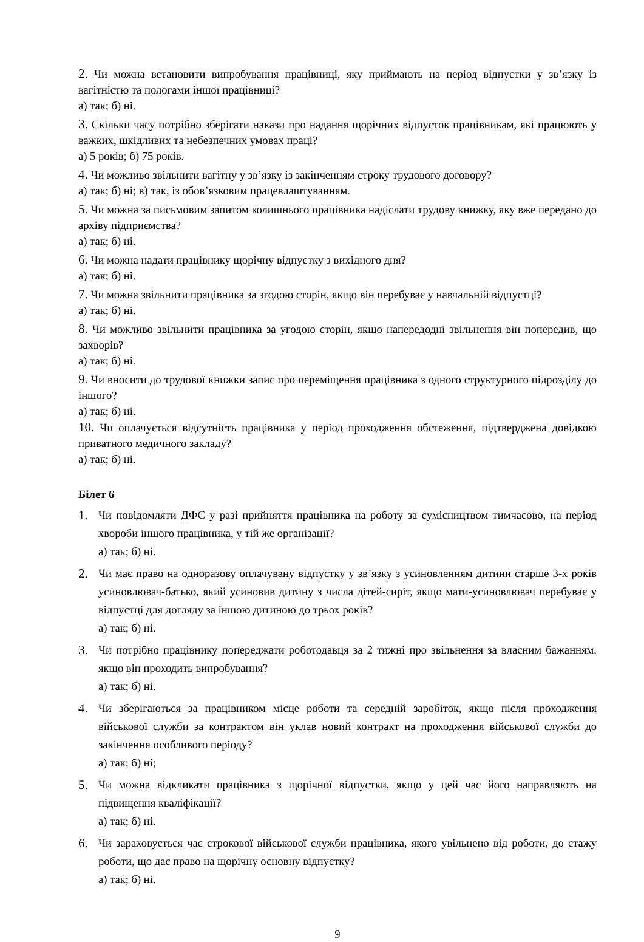2. Чи можна встановити випробування працівниці, яку приймають на період відпустки у зв’язку із вагітністю та пологами іншої працівниці?
а) так; б) ні.
3. Скільки часу потрібно зберігати накази про надання щорічних відпусток працівникам, які працюють у важких, шкідливих та небезпечних умовах праці?
а) 5 років; б) 75 років.
4. Чи можливо звільнити вагітну у зв’язку із закінченням строку трудового договору?
а) так; б) ні; в) так, із обов’язковим працевлаштуванням.
5. Чи можна за письмовим запитом колишнього працівника надіслати трудову книжку, яку вже передано до архіву підприємства?
а) так; б) ні.
6. Чи можна надати працівнику щорічну відпустку з вихідного дня?
а) так; б) ні.
7. Чи можна звільнити працівника за згодою сторін, якщо він перебуває у навчальній відпустці?
а) так; б) ні.
8. Чи можливо звільнити працівника за угодою сторін, якщо напередодні звільнення він попередив, що захворів?
а) так; б) ні.
9. Чи вносити до трудової книжки запис про переміщення працівника з одного структурного підрозділу до іншого?
а) так; б) ні.
10. Чи оплачується відсутність працівника у період проходження обстеження, підтверджена довідкою приватного медичного закладу?
а) так; б) ні.
Білет 6
1. Чи повідомляти ДФС у разі прийняття працівника на роботу за сумісництвом тимчасово, на період хвороби іншого працівника, у тій же організації?
а) так; б) ні.
2. Чи має право на одноразову оплачувану відпустку у зв’язку з усиновленням дитини старше 3-х років усиновлювач-батько, який усиновив дитину з числа дітей-сиріт, якщо мати-усиновлювач перебуває у відпустці для догляду за іншою дитиною до трьох років?
а) так; б) ні.
3. Чи потрібно працівнику попереджати роботодавця за 2 тижні про звільнення за власним бажанням, якщо він проходить випробування?
а) так; б) ні.
4. Чи зберігаються за працівником місце роботи та середній заробіток, якщо після проходження військової служби за контрактом він уклав новий контракт на проходження військової служби до закінчення особливого періоду?
а) так; б) ні;
5. Чи можна відкликати працівника з щорічної відпустки, якщо у цей час його направляють на підвищення кваліфікації?
а) так; б) ні.
6. Чи зараховується час строкової військової служби працівника, якого увільнено від роботи, до стажу роботи, що дає право на щорічну основну відпустку?
а) так; б) ні.
9